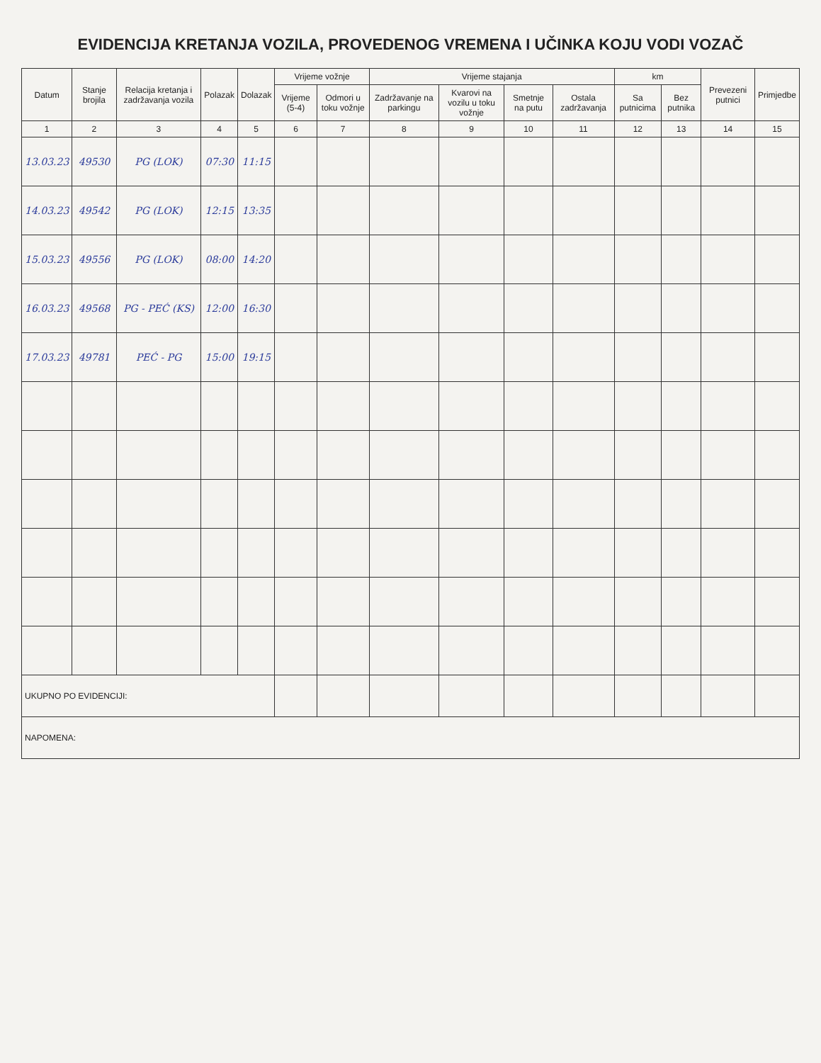EVIDENCIJA KRETANJA VOZILA, PROVEDENOG VREMENA I UČINKA KOJU VODI VOZAČ
| Datum | Stanje brojila | Relacija kretanja i zadržavanja vozila | Polazak | Dolazak | Vrijeme vožnje | | Vrijeme stajanja | | | | km | | Prevezeni putnici | Primjedbe |
| --- | --- | --- | --- | --- | --- | --- | --- | --- | --- | --- | --- | --- | --- | --- |
| | | | | | Vrijeme (5-4) | Odmori u toku vožnje | Zadržavanje na parkingu | Kvarovi na vozilu u toku vožnje | Smetnje na putu | Ostala zadržavanja | Sa putnicima | Bez putnika | | |
| 1 | 2 | 3 | 4 | 5 | 6 | 7 | 8 | 9 | 10 | 11 | 12 | 13 | 14 | 15 |
| 13.03.23 | 49530 | PG (LOK) | 07:30 | 11:15 | | | | | | | | | | |
| 14.03.23 | 49542 | PG (LOK) | 12:15 | 13:35 | | | | | | | | | | |
| 15.03.23 | 49556 | PG (LOK) | 08:00 | 14:20 | | | | | | | | | | |
| 16.03.23 | 49568 | PG - PEĆ (KS) | 12:00 | 16:30 | | | | | | | | | | |
| 17.03.23 | 49781 | PEĆ - PG | 15:00 | 19:15 | | | | | | | | | | |
| UKUPNO PO EVIDENCIJI: | | | | | | | | | | | | | | |
| NAPOMENA: | | | | | | | | | | | | | | |